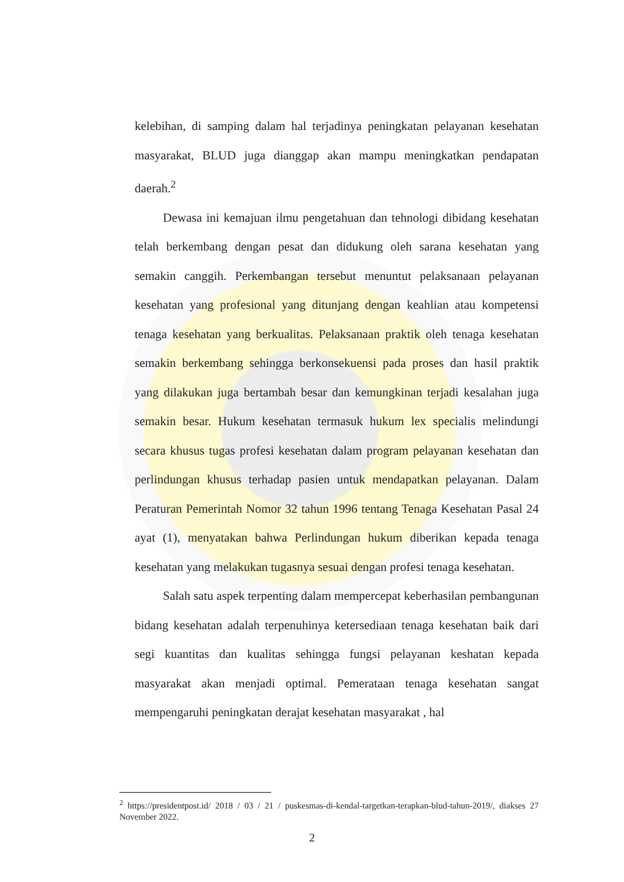kelebihan, di samping dalam hal terjadinya peningkatan pelayanan kesehatan masyarakat, BLUD juga dianggap akan mampu meningkatkan pendapatan daerah.<sup>2</sup>
Dewasa ini kemajuan ilmu pengetahuan dan tehnologi dibidang kesehatan telah berkembang dengan pesat dan didukung oleh sarana kesehatan yang semakin canggih. Perkembangan tersebut menuntut pelaksanaan pelayanan kesehatan yang profesional yang ditunjang dengan keahlian atau kompetensi tenaga kesehatan yang berkualitas. Pelaksanaan praktik oleh tenaga kesehatan semakin berkembang sehingga berkonsekuensi pada proses dan hasil praktik yang dilakukan juga bertambah besar dan kemungkinan terjadi kesalahan juga semakin besar. Hukum kesehatan termasuk hukum lex specialis melindungi secara khusus tugas profesi kesehatan dalam program pelayanan kesehatan dan perlindungan khusus terhadap pasien untuk mendapatkan pelayanan. Dalam Peraturan Pemerintah Nomor 32 tahun 1996 tentang Tenaga Kesehatan Pasal 24 ayat (1), menyatakan bahwa Perlindungan hukum diberikan kepada tenaga kesehatan yang melakukan tugasnya sesuai dengan profesi tenaga kesehatan.
Salah satu aspek terpenting dalam mempercepat keberhasilan pembangunan bidang kesehatan adalah terpenuhinya ketersediaan tenaga kesehatan baik dari segi kuantitas dan kualitas sehingga fungsi pelayanan keshatan kepada masyarakat akan menjadi optimal. Pemerataan tenaga kesehatan sangat mempengaruhi peningkatan derajat kesehatan masyarakat , hal
<sup>2</sup> https://presidentpost.id/ 2018 / 03 / 21 / puskesmas-di-kendal-targetkan-terapkan-blud-tahun-2019/, diakses 27 November 2022.
2